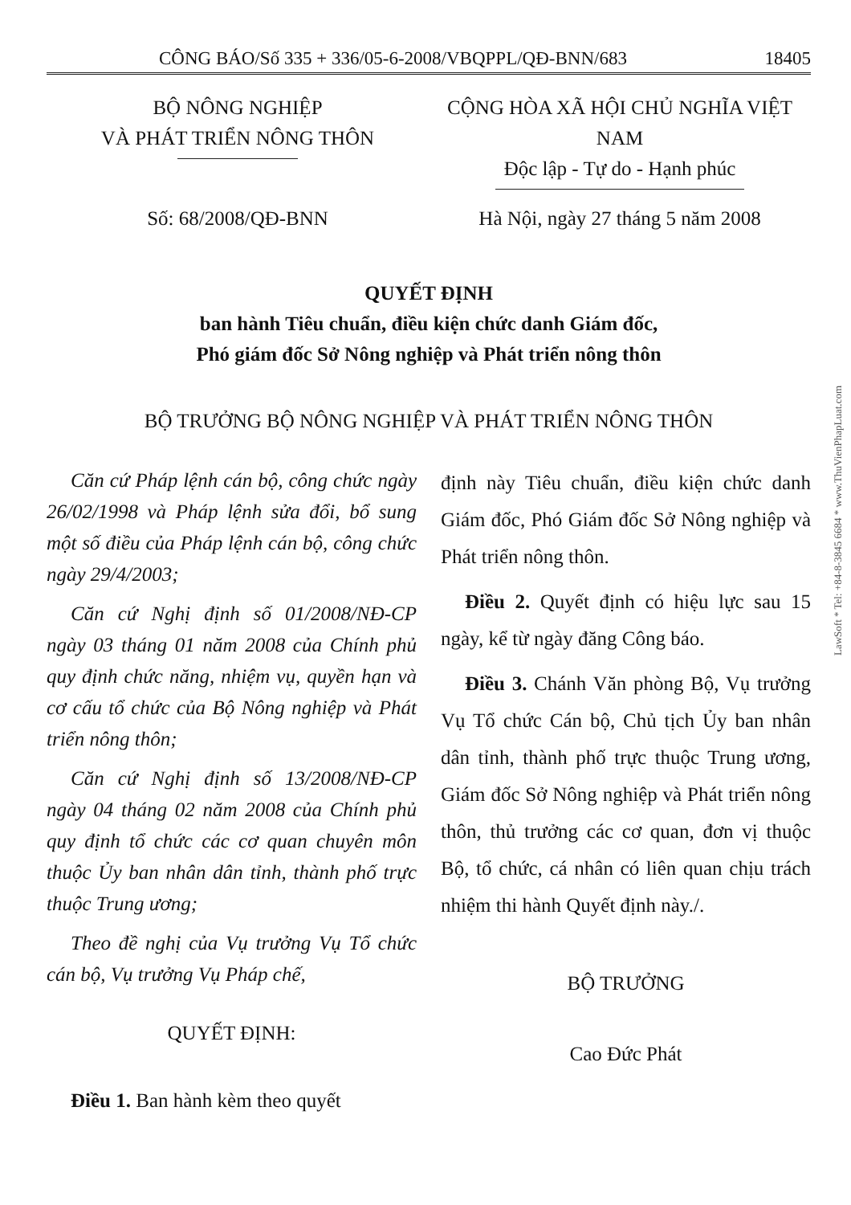CÔNG BÁO/Số 335 + 336/05-6-2008/VBQPPL/QĐ-BNN/683 18405
BỘ NÔNG NGHIỆP
VÀ PHÁT TRIỂN NÔNG THÔN
CỘNG HÒA XÃ HỘI CHỦ NGHĨA VIỆT NAM
Độc lập - Tự do - Hạnh phúc
Số: 68/2008/QĐ-BNN Hà Nội, ngày 27 tháng 5 năm 2008
QUYẾT ĐỊNH
ban hành Tiêu chuẩn, điều kiện chức danh Giám đốc,
Phó giám đốc Sở Nông nghiệp và Phát triển nông thôn
BỘ TRƯỞNG BỘ NÔNG NGHIỆP VÀ PHÁT TRIỂN NÔNG THÔN
Căn cứ Pháp lệnh cán bộ, công chức ngày 26/02/1998 và Pháp lệnh sửa đổi, bổ sung một số điều của Pháp lệnh cán bộ, công chức ngày 29/4/2003;
Căn cứ Nghị định số 01/2008/NĐ-CP ngày 03 tháng 01 năm 2008 của Chính phủ quy định chức năng, nhiệm vụ, quyền hạn và cơ cấu tổ chức của Bộ Nông nghiệp và Phát triển nông thôn;
Căn cứ Nghị định số 13/2008/NĐ-CP ngày 04 tháng 02 năm 2008 của Chính phủ quy định tổ chức các cơ quan chuyên môn thuộc Ủy ban nhân dân tỉnh, thành phố trực thuộc Trung ương;
Theo đề nghị của Vụ trưởng Vụ Tổ chức cán bộ, Vụ trưởng Vụ Pháp chế,
QUYẾT ĐỊNH:
Điều 1. Ban hành kèm theo quyết
định này Tiêu chuẩn, điều kiện chức danh Giám đốc, Phó Giám đốc Sở Nông nghiệp và Phát triển nông thôn.
Điều 2. Quyết định có hiệu lực sau 15 ngày, kể từ ngày đăng Công báo.
Điều 3. Chánh Văn phòng Bộ, Vụ trưởng Vụ Tổ chức Cán bộ, Chủ tịch Ủy ban nhân dân tỉnh, thành phố trực thuộc Trung ương, Giám đốc Sở Nông nghiệp và Phát triển nông thôn, thủ trưởng các cơ quan, đơn vị thuộc Bộ, tổ chức, cá nhân có liên quan chịu trách nhiệm thi hành Quyết định này./.
BỘ TRƯỞNG
Cao Đức Phát
LawSoft * Tel: +84-8-3845 6684 * www.ThuVienPhapLuat.com